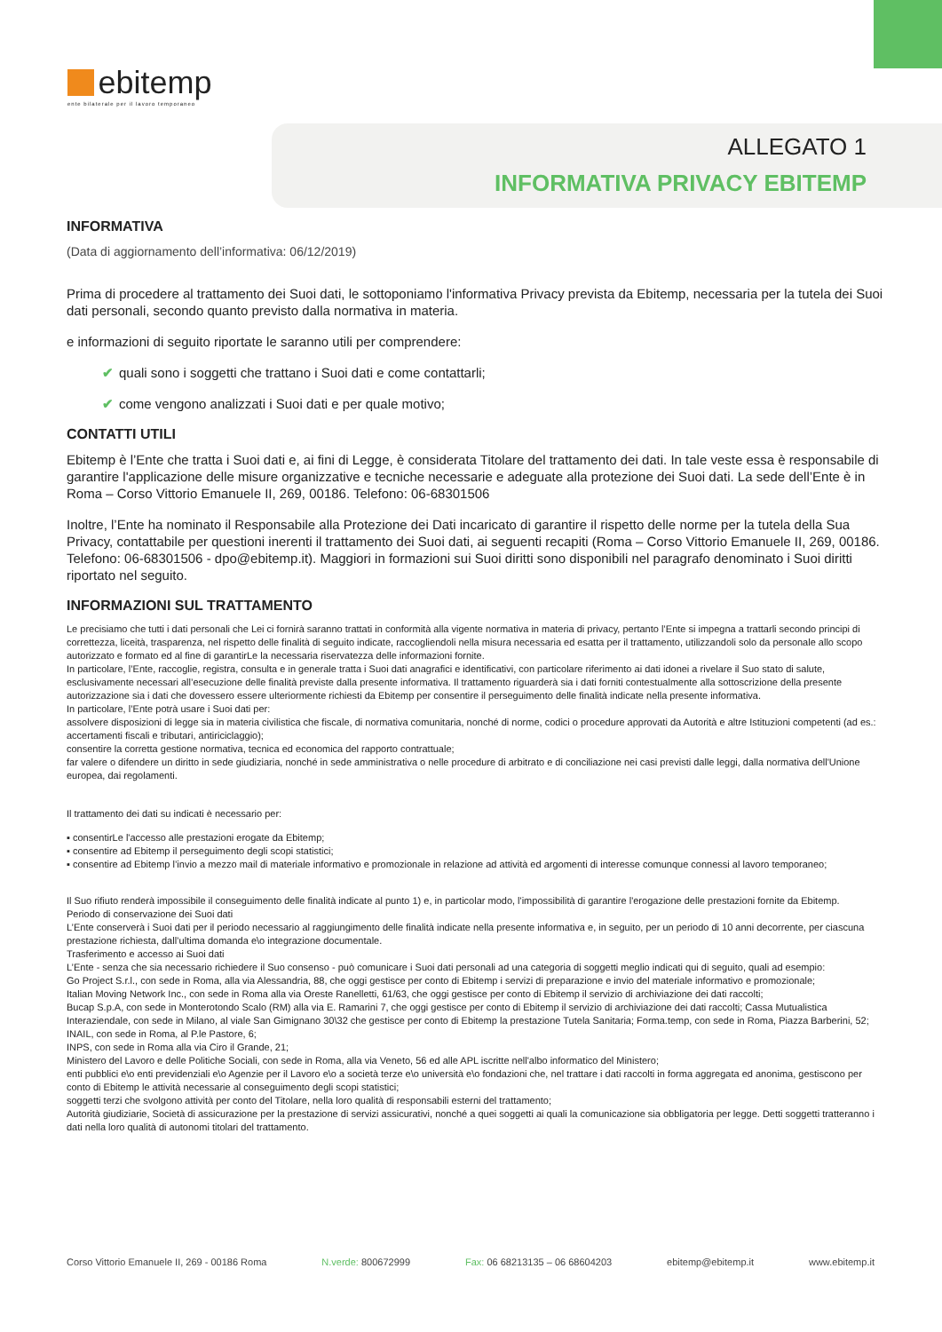ebitemp
ente bilaterale per il lavoro temporaneo
ALLEGATO 1
INFORMATIVA PRIVACY EBITEMP
INFORMATIVA
(Data di aggiornamento dell’informativa: 06/12/2019)
Prima di procedere al trattamento dei Suoi dati, le sottoponiamo l'informativa Privacy prevista da Ebitemp, necessaria per la tutela dei Suoi dati personali, secondo quanto previsto dalla normativa in materia.
e informazioni di seguito riportate le saranno utili per comprendere:
✔ quali sono i soggetti che trattano i Suoi dati e come contattarli;
✔ come vengono analizzati i Suoi dati e per quale motivo;
CONTATTI UTILI
Ebitemp è l’Ente che tratta i Suoi dati e, ai fini di Legge, è considerata Titolare del trattamento dei dati. In tale veste essa è responsabile di garantire l'applicazione delle misure organizzative e tecniche necessarie e adeguate alla protezione dei Suoi dati. La sede dell’Ente è in Roma – Corso Vittorio Emanuele II, 269, 00186. Telefono: 06-68301506
Inoltre, l’Ente ha nominato il Responsabile alla Protezione dei Dati incaricato di garantire il rispetto delle norme per la tutela della Sua Privacy, contattabile per questioni inerenti il trattamento dei Suoi dati, ai seguenti recapiti (Roma – Corso Vittorio Emanuele II, 269, 00186. Telefono: 06-68301506 - dpo@ebitemp.it). Maggiori in formazioni sui Suoi diritti sono disponibili nel paragrafo denominato i Suoi diritti riportato nel seguito.
INFORMAZIONI SUL TRATTAMENTO
Le precisiamo che tutti i dati personali che Lei ci fornirà saranno trattati in conformità alla vigente normativa in materia di privacy, pertanto l’Ente si impegna a trattarli secondo principi di correttezza, liceità, trasparenza, nel rispetto delle finalità di seguito indicate, raccogliendoli nella misura necessaria ed esatta per il trattamento, utilizzandoli solo da personale allo scopo autorizzato e formato ed al fine di garantirLe la necessaria riservatezza delle informazioni fornite.
In particolare, l’Ente, raccoglie, registra, consulta e in generale tratta i Suoi dati anagrafici e identificativi, con particolare riferimento ai dati idonei a rivelare il Suo stato di salute, esclusivamente necessari all’esecuzione delle finalità previste dalla presente informativa. Il trattamento riguarderà sia i dati forniti contestualmente alla sottoscrizione della presente autorizzazione sia i dati che dovessero essere ulteriormente richiesti da Ebitemp per consentire il perseguimento delle finalità indicate nella presente informativa.
In particolare, l’Ente potrà usare i Suoi dati per:
assolvere disposizioni di legge sia in materia civilistica che fiscale, di normativa comunitaria, nonché di norme, codici o procedure approvati da Autorità e altre Istituzioni competenti (ad es.: accertamenti fiscali e tributari, antiriciclaggio);
consentire la corretta gestione normativa, tecnica ed economica del rapporto contrattuale;
far valere o difendere un diritto in sede giudiziaria, nonché in sede amministrativa o nelle procedure di arbitrato e di conciliazione nei casi previsti dalle leggi, dalla normativa dell'Unione europea, dai regolamenti.
Il trattamento dei dati su indicati è necessario per:
▪ consentirLe l'accesso alle prestazioni erogate da Ebitemp;
▪ consentire ad Ebitemp il perseguimento degli scopi statistici;
▪ consentire ad Ebitemp l’invio a mezzo mail di materiale informativo e promozionale in relazione ad attività ed argomenti di interesse comunque connessi al lavoro temporaneo;
Il Suo rifiuto renderà impossibile il conseguimento delle finalità indicate al punto 1) e, in particolar modo, l'impossibilità di garantire l'erogazione delle prestazioni fornite da Ebitemp.
Periodo di conservazione dei Suoi dati
L’Ente conserverà i Suoi dati per il periodo necessario al raggiungimento delle finalità indicate nella presente informativa e, in seguito, per un periodo di 10 anni decorrente, per ciascuna prestazione richiesta, dall’ultima domanda e\o integrazione documentale.
Trasferimento e accesso ai Suoi dati
L’Ente - senza che sia necessario richiedere il Suo consenso - può comunicare i Suoi dati personali ad una categoria di soggetti meglio indicati qui di seguito, quali ad esempio:
Go Project S.r.l., con sede in Roma, alla via Alessandria, 88, che oggi gestisce per conto di Ebitemp i servizi di preparazione e invio del materiale informativo e promozionale;
Italian Moving Network Inc., con sede in Roma alla via Oreste Ranelletti, 61/63, che oggi gestisce per conto di Ebitemp il servizio di archiviazione dei dati raccolti;
Bucap S.p.A, con sede in Monterotondo Scalo (RM) alla via E. Ramarini 7, che oggi gestisce per conto di Ebitemp il servizio di archiviazione dei dati raccolti; Cassa Mutualistica Interaziendale, con sede in Milano, al viale San Gimignano 30\32 che gestisce per conto di Ebitemp la prestazione Tutela Sanitaria; Forma.temp, con sede in Roma, Piazza Barberini, 52;
INAIL, con sede in Roma, al P.le Pastore, 6;
INPS, con sede in Roma alla via Ciro il Grande, 21;
Ministero del Lavoro e delle Politiche Sociali, con sede in Roma, alla via Veneto, 56 ed alle APL iscritte nell'albo informatico del Ministero;
enti pubblici e\o enti previdenziali e\o Agenzie per il Lavoro e\o a società terze e\o università e\o fondazioni che, nel trattare i dati raccolti in forma aggregata ed anonima, gestiscono per conto di Ebitemp le attività necessarie al conseguimento degli scopi statistici;
soggetti terzi che svolgono attività per conto del Titolare, nella loro qualità di responsabili esterni del trattamento;
Autorità giudiziarie, Società di assicurazione per la prestazione di servizi assicurativi, nonché a quei soggetti ai quali la comunicazione sia obbligatoria per legge. Detti soggetti tratteranno i dati nella loro qualità di autonomi titolari del trattamento.
Corso Vittorio Emanuele II, 269 - 00186 Roma N.verde: 800672999 Fax: 06 68213135 – 06 68604203 ebitemp@ebitemp.it www.ebitemp.it